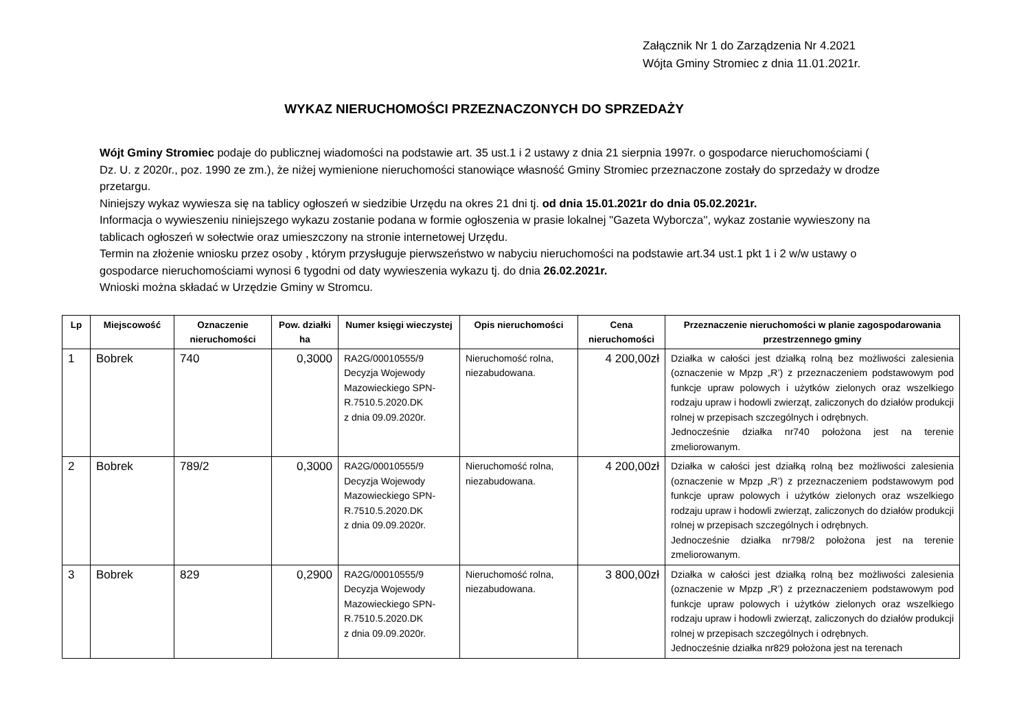Załącznik Nr 1 do Zarządzenia Nr 4.2021
Wójta Gminy Stromiec z dnia 11.01.2021r.
WYKAZ NIERUCHOMOŚCI PRZEZNACZONYCH DO SPRZEDAŻY
Wójt Gminy Stromiec podaje do publicznej wiadomości na podstawie art. 35 ust.1 i 2 ustawy z dnia 21 sierpnia 1997r. o gospodarce nieruchomościami ( Dz. U. z 2020r., poz. 1990 ze zm.), że niżej wymienione nieruchomości stanowiące własność Gminy Stromiec przeznaczone zostały do sprzedaży w drodze przetargu.
Niniejszy wykaz wywiesza się na tablicy ogłoszeń w siedzibie Urzędu na okres 21 dni tj. od dnia 15.01.2021r do dnia 05.02.2021r.
Informacja o wywieszeniu niniejszego wykazu zostanie podana w formie ogłoszenia w prasie lokalnej ''Gazeta Wyborcza'', wykaz zostanie wywieszony na tablicach ogłoszeń w sołectwie oraz umieszczony na stronie internetowej Urzędu.
Termin na złożenie wniosku przez osoby , którym przysługuje pierwszeństwo w nabyciu nieruchomości na podstawie art.34 ust.1 pkt 1 i 2 w/w ustawy o gospodarce nieruchomościami wynosi 6 tygodni od daty wywieszenia wykazu tj. do dnia 26.02.2021r.
Wnioski można składać w Urzędzie Gminy w Stromcu.
| Lp | Miejscowość | Oznaczenie nieruchomości | Pow. działki ha | Numer księgi wieczystej | Opis nieruchomości | Cena nieruchomości | Przeznaczenie nieruchomości w planie zagospodarowania przestrzennego gminy |
| --- | --- | --- | --- | --- | --- | --- | --- |
| 1 | Bobrek | 740 | 0,3000 | RA2G/00010555/9 Decyzja Wojewody Mazowieckiego SPN-R.7510.5.2020.DK z dnia 09.09.2020r. | Nieruchomość rolna, niezabudowana. | 4 200,00zł | Działka w całości jest działką rolną bez możliwości zalesienia (oznaczenie w Mpzp „R’) z przeznaczeniem podstawowym pod funkcje upraw polowych i użytków zielonych oraz wszelkiego rodzaju upraw i hodowli zwierząt, zaliczonych do działów produkcji rolnej w przepisach szczególnych i odrębnych. Jednocześnie działka nr740 położona jest na terenie zmeliorowanym. |
| 2 | Bobrek | 789/2 | 0,3000 | RA2G/00010555/9 Decyzja Wojewody Mazowieckiego SPN-R.7510.5.2020.DK z dnia 09.09.2020r. | Nieruchomość rolna, niezabudowana. | 4 200,00zł | Działka w całości jest działką rolną bez możliwości zalesienia (oznaczenie w Mpzp „R’) z przeznaczeniem podstawowym pod funkcje upraw polowych i użytków zielonych oraz wszelkiego rodzaju upraw i hodowli zwierząt, zaliczonych do działów produkcji rolnej w przepisach szczególnych i odrębnych. Jednocześnie działka nr798/2 położona jest na terenie zmeliorowanym. |
| 3 | Bobrek | 829 | 0,2900 | RA2G/00010555/9 Decyzja Wojewody Mazowieckiego SPN-R.7510.5.2020.DK z dnia 09.09.2020r. | Nieruchomość rolna, niezabudowana. | 3 800,00zł | Działka w całości jest działką rolną bez możliwości zalesienia (oznaczenie w Mpzp „R’) z przeznaczeniem podstawowym pod funkcje upraw polowych i użytków zielonych oraz wszelkiego rodzaju upraw i hodowli zwierząt, zaliczonych do działów produkcji rolnej w przepisach szczególnych i odrębnych. Jednocześnie działka nr829 położona jest na terenach |